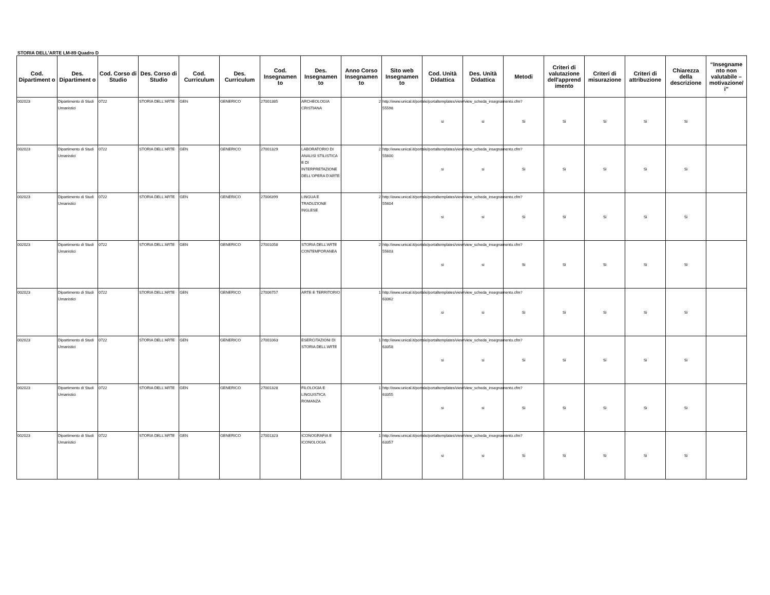STORIA DELL'ARTE LM-89 Quadro D
| Cod. Dipartiment o | Des. Dipartiment o | Cod. Corso di Studio | Des. Corso di Studio | Cod. Curriculum | Des. Curriculum | Cod. Insegnamen to | Des. Insegnamen to | Anno Corso Insegnamen to | Sito web Insegnamen to | Cod. Unità Didattica | Des. Unità Didattica | Metodi | Criteri di valutazione dell'apprend imento | Criteri di misurazione | Criteri di attribuzione | Chiarezza della descrizione | “Insegname nto non valutabile – motivazione/ i” |
| --- | --- | --- | --- | --- | --- | --- | --- | --- | --- | --- | --- | --- | --- | --- | --- | --- | --- |
| 002023 | Dipartimento di Studi Umanistici | 0722 | STORIA DELL'ARTE | GEN | GENERICO | 27001385 | ARCHEOLOGIA CRISTIANA | 2 | http://www.unical.it/portale/portaltemplates/view/view_scheda_insegnamento.cfm?55598 | si | si | Si | Si | Si | Si | Si | |
| 002023 | Dipartimento di Studi Umanistici | 0722 | STORIA DELL'ARTE | GEN | GENERICO | 27001329 | LABORATORIO DI ANALISI STILISTICA E DI INTERPRETAZIONE DELL'OPERA D'ARTE | 2 | http://www.unical.it/portale/portaltemplates/view/view_scheda_insegnamento.cfm?55600 | si | si | Si | Si | Si | Si | Si | |
| 002023 | Dipartimento di Studi Umanistici | 0722 | STORIA DELL'ARTE | GEN | GENERICO | 27006399 | LINGUA E TRADUZIONE INGLESE | 2 | http://www.unical.it/portale/portaltemplates/view/view_scheda_insegnamento.cfm?55604 | si | si | Si | Si | Si | Si | Si | |
| 002023 | Dipartimento di Studi Umanistici | 0722 | STORIA DELL'ARTE | GEN | GENERICO | 27001058 | STORIA DELL'ARTE CONTEMPORANEA | 2 | http://www.unical.it/portale/portaltemplates/view/view_scheda_insegnamento.cfm?55603 | si | si | Si | Si | Si | Si | Si | |
| 002023 | Dipartimento di Studi Umanistici | 0722 | STORIA DELL'ARTE | GEN | GENERICO | 27006757 | ARTE E TERRITORIO | 1 | http://www.unical.it/portale/portaltemplates/view/view_scheda_insegnamento.cfm?63362 | si | si | Si | Si | Si | Si | Si | |
| 002023 | Dipartimento di Studi Umanistici | 0722 | STORIA DELL'ARTE | GEN | GENERICO | 27001063 | ESERCITAZIONI DI STORIA DELL'ARTE | 1 | http://www.unical.it/portale/portaltemplates/view/view_scheda_insegnamento.cfm?63358 | si | si | Si | Si | Si | Si | Si | |
| 002023 | Dipartimento di Studi Umanistici | 0722 | STORIA DELL'ARTE | GEN | GENERICO | 27001328 | FILOLOGIA E LINGUISTICA ROMANZA | 1 | http://www.unical.it/portale/portaltemplates/view/view_scheda_insegnamento.cfm?63355 | si | si | Si | Si | Si | Si | Si | |
| 002023 | Dipartimento di Studi Umanistici | 0722 | STORIA DELL'ARTE | GEN | GENERICO | 27001323 | ICONOGRAFIA E ICONOLOGIA | 1 | http://www.unical.it/portale/portaltemplates/view/view_scheda_insegnamento.cfm?63357 | si | si | Si | Si | Si | Si | Si | |